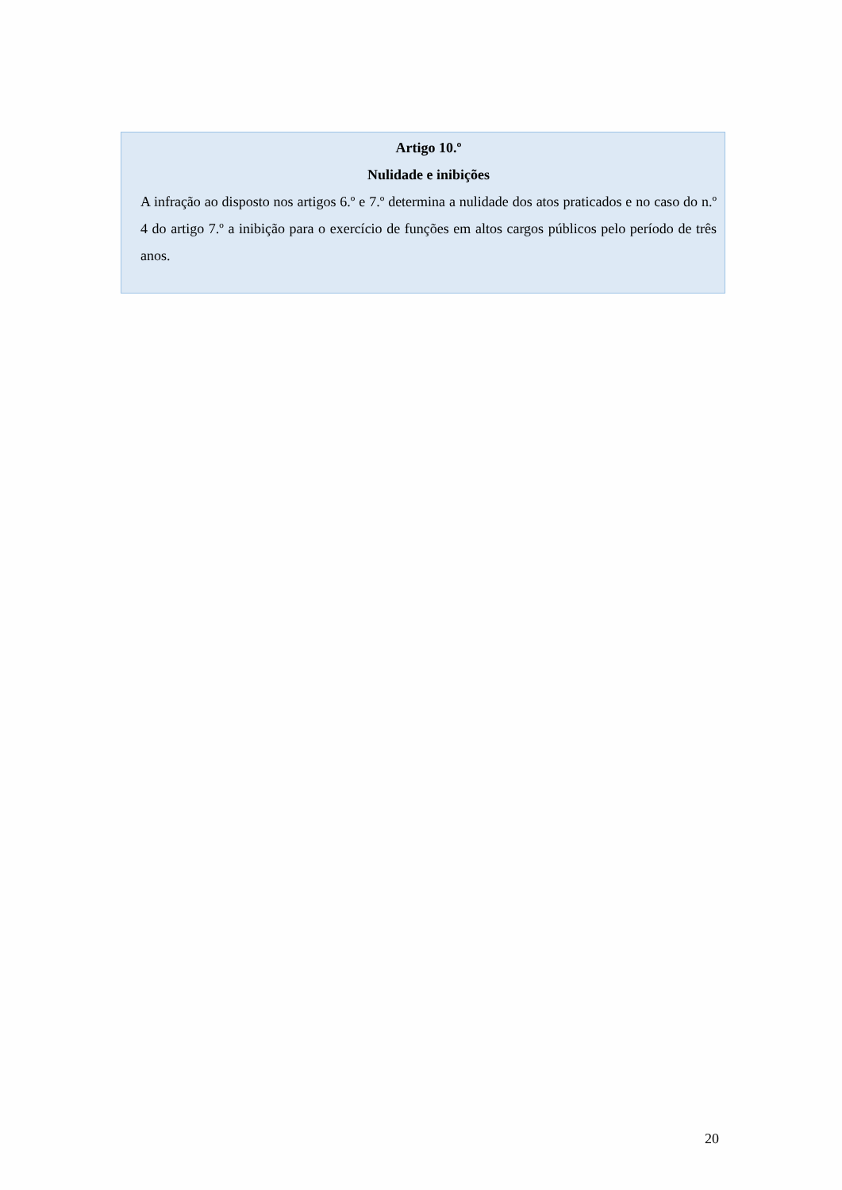Artigo 10.º
Nulidade e inibições
A infração ao disposto nos artigos 6.º e 7.º determina a nulidade dos atos praticados e no caso do n.º 4 do artigo 7.º a inibição para o exercício de funções em altos cargos públicos pelo período de três anos.
20